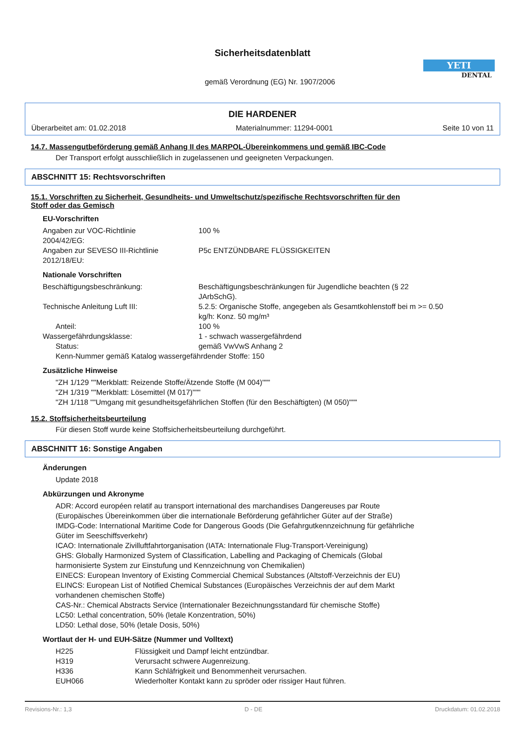Sicherheitsdatenblatt
gemäß Verordnung (EG) Nr. 1907/2006
YETI
DENTAL
DIE HARDENER
Überarbeitet am: 01.02.2018 Materialnummer: 11294-0001 Seite 10 von 11
14.7. Massengutbeförderung gemäß Anhang II des MARPOL-Übereinkommens und gemäß IBC-Code
Der Transport erfolgt ausschließlich in zugelassenen und geeigneten Verpackungen.
ABSCHNITT 15: Rechtsvorschriften
15.1. Vorschriften zu Sicherheit, Gesundheits- und Umweltschutz/spezifische Rechtsvorschriften für den
Stoff oder das Gemisch
EU-Vorschriften
Angaben zur VOC-Richtlinie
2004/42/EG:
100 %
Angaben zur SEVESO III-Richtlinie
2012/18/EU:
P5c ENTZÜNDBARE FLÜSSIGKEITEN
Nationale Vorschriften
Beschäftigungsbeschränkung: Beschäftigungsbeschränkungen für Jugendliche beachten (§ 22
JArbSchG).
Technische Anleitung Luft III: 5.2.5: Organische Stoffe, angegeben als Gesamtkohlenstoff bei m >= 0.50
kg/h: Konz. 50 mg/m³
Anteil: 100 %
Wassergefährdungsklasse: 1 - schwach wassergefährdend
Status: gemäß VwVwS Anhang 2
Kenn-Nummer gemäß Katalog wassergefährdender Stoffe: 150
Zusätzliche Hinweise
"ZH 1/129 ""Merkblatt: Reizende Stoffe/Ätzende Stoffe (M 004)"""
"ZH 1/319 ""Merkblatt: Lösemittel (M 017)"""
"ZH 1/118 ""Umgang mit gesundheitsgefährlichen Stoffen (für den Beschäftigten) (M 050)"""
15.2. Stoffsicherheitsbeurteilung
Für diesen Stoff wurde keine Stoffsicherheitsbeurteilung durchgeführt.
ABSCHNITT 16: Sonstige Angaben
Änderungen
Update 2018
Abkürzungen und Akronyme
ADR: Accord européen relatif au transport international des marchandises Dangereuses par Route
(Europäisches Übereinkommen über die internationale Beförderung gefährlicher Güter auf der Straße)
IMDG-Code: International Maritime Code for Dangerous Goods (Die Gefahrgutkennzeichnung für gefährliche
Güter im Seeschiffsverkehr)
ICAO: Internationale Zivilluftfahrtorganisation (IATA: Internationale Flug-Transport-Vereinigung)
GHS: Globally Harmonized System of Classification, Labelling and Packaging of Chemicals (Global
harmonisierte System zur Einstufung und Kennzeichnung von Chemikalien)
EINECS: European Inventory of Existing Commercial Chemical Substances (Altstoff-Verzeichnis der EU)
ELINCS: European List of Notified Chemical Substances (Europäisches Verzeichnis der auf dem Markt
vorhandenen chemischen Stoffe)
CAS-Nr.: Chemical Abstracts Service (Internationaler Bezeichnungsstandard für chemische Stoffe)
LC50: Lethal concentration, 50% (letale Konzentration, 50%)
LD50: Lethal dose, 50% (letale Dosis, 50%)
Wortlaut der H- und EUH-Sätze (Nummer und Volltext)
H225 Flüssigkeit und Dampf leicht entzündbar.
H319 Verursacht schwere Augenreizung.
H336 Kann Schläfrigkeit und Benommenheit verursachen.
EUH066 Wiederholter Kontakt kann zu spröder oder rissiger Haut führen.
Revisions-Nr.: 1,3 D - DE Druckdatum: 01.02.2018